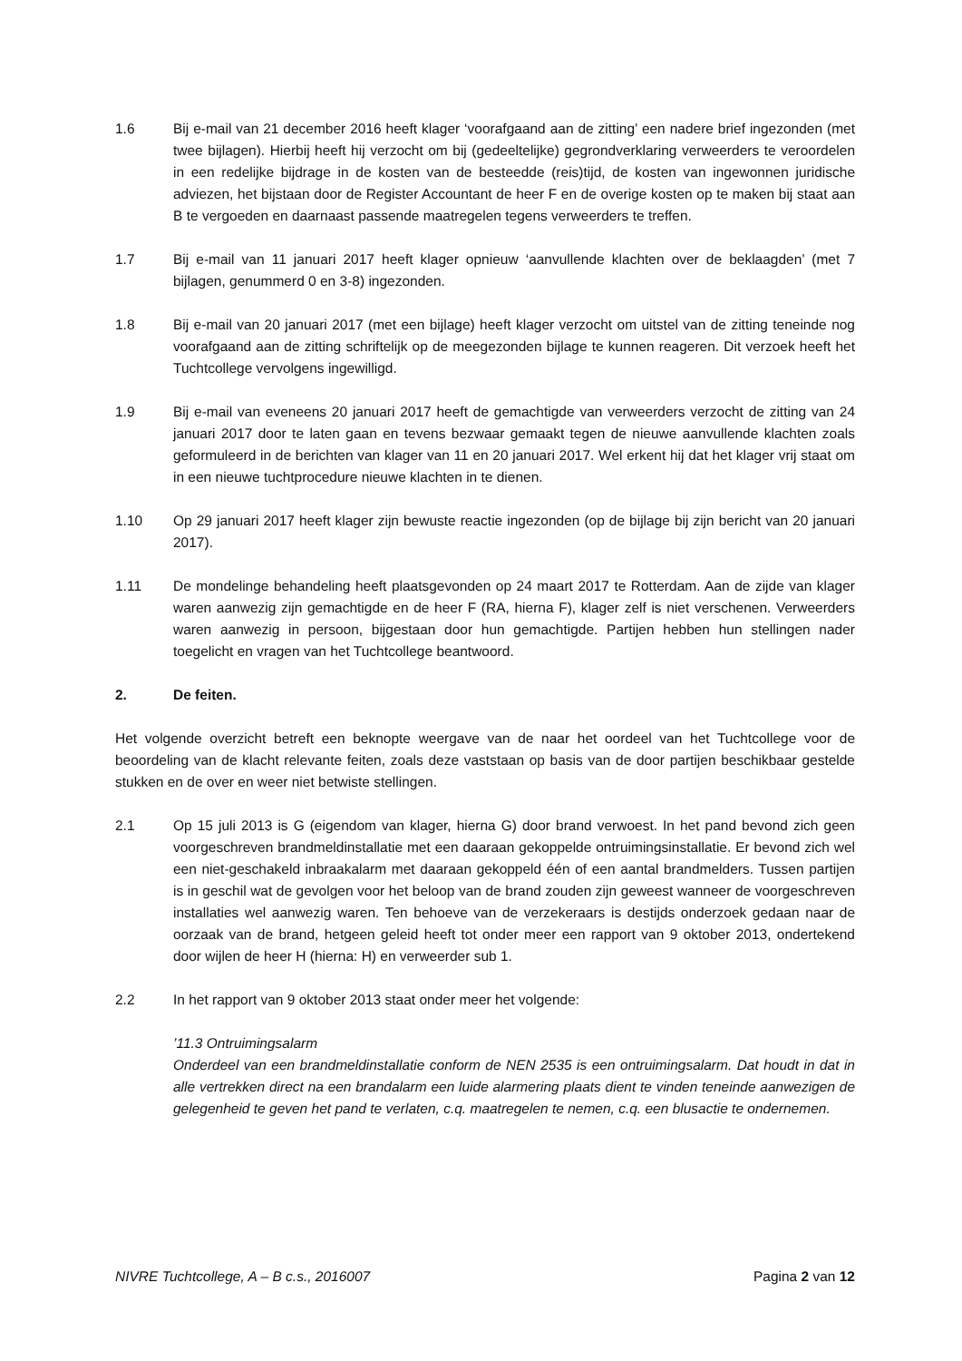1.6 Bij e-mail van 21 december 2016 heeft klager ‘voorafgaand aan de zitting’ een nadere brief ingezonden (met twee bijlagen). Hierbij heeft hij verzocht om bij (gedeeltelijke) gegrondverklaring verweerders te veroordelen in een redelijke bijdrage in de kosten van de besteedde (reis)tijd, de kosten van ingewonnen juridische adviezen, het bijstaan door de Register Accountant de heer F en de overige kosten op te maken bij staat aan B te vergoeden en daarnaast passende maatregelen tegens verweerders te treffen.
1.7 Bij e-mail van 11 januari 2017 heeft klager opnieuw ‘aanvullende klachten over de beklaagden’ (met 7 bijlagen, genummerd 0 en 3-8) ingezonden.
1.8 Bij e-mail van 20 januari 2017 (met een bijlage) heeft klager verzocht om uitstel van de zitting teneinde nog voorafgaand aan de zitting schriftelijk op de meegezonden bijlage te kunnen reageren. Dit verzoek heeft het Tuchtcollege vervolgens ingewilligd.
1.9 Bij e-mail van eveneens 20 januari 2017 heeft de gemachtigde van verweerders verzocht de zitting van 24 januari 2017 door te laten gaan en tevens bezwaar gemaakt tegen de nieuwe aanvullende klachten zoals geformuleerd in de berichten van klager van 11 en 20 januari 2017. Wel erkent hij dat het klager vrij staat om in een nieuwe tuchtprocedure nieuwe klachten in te dienen.
1.10 Op 29 januari 2017 heeft klager zijn bewuste reactie ingezonden (op de bijlage bij zijn bericht van 20 januari 2017).
1.11 De mondelinge behandeling heeft plaatsgevonden op 24 maart 2017 te Rotterdam. Aan de zijde van klager waren aanwezig zijn gemachtigde en de heer F (RA, hierna F), klager zelf is niet verschenen. Verweerders waren aanwezig in persoon, bijgestaan door hun gemachtigde. Partijen hebben hun stellingen nader toegelicht en vragen van het Tuchtcollege beantwoord.
2. De feiten.
Het volgende overzicht betreft een beknopte weergave van de naar het oordeel van het Tuchtcollege voor de beoordeling van de klacht relevante feiten, zoals deze vaststaan op basis van de door partijen beschikbaar gestelde stukken en de over en weer niet betwiste stellingen.
2.1 Op 15 juli 2013 is G (eigendom van klager, hierna G) door brand verwoest. In het pand bevond zich geen voorgeschreven brandmeldinstallatie met een daaraan gekoppelde ontruimingsinstallatie. Er bevond zich wel een niet-geschakeld inbraakalarm met daaraan gekoppeld één of een aantal brandmelders. Tussen partijen is in geschil wat de gevolgen voor het beloop van de brand zouden zijn geweest wanneer de voorgeschreven installaties wel aanwezig waren. Ten behoeve van de verzekeraars is destijds onderzoek gedaan naar de oorzaak van de brand, hetgeen geleid heeft tot onder meer een rapport van 9 oktober 2013, ondertekend door wijlen de heer H (hierna: H) en verweerder sub 1.
2.2 In het rapport van 9 oktober 2013 staat onder meer het volgende:
’11.3 Ontruimingsalarm
Onderdeel van een brandmeldinstallatie conform de NEN 2535 is een ontruimingsalarm. Dat houdt in dat in alle vertrekken direct na een brandalarm een luide alarmering plaats dient te vinden teneinde aanwezigen de gelegenheid te geven het pand te verlaten, c.q. maatregelen te nemen, c.q. een blusactie te ondernemen.
NIVRE Tuchtcollege, A – B c.s., 2016007 Pagina 2 van 12